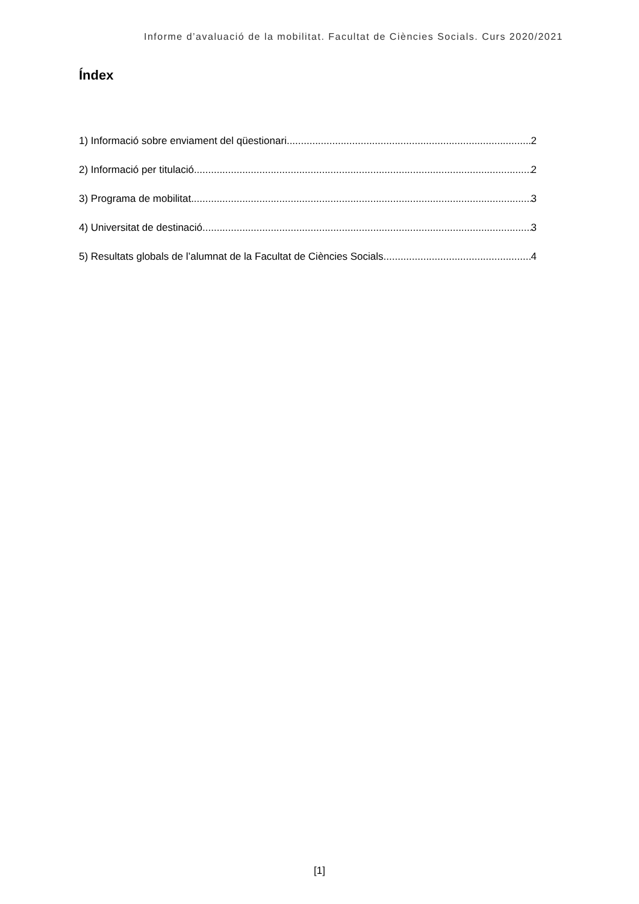Informe d’avaluació de la mobilitat. Facultat de Ciències Socials. Curs 2020/2021
Índex
1) Informació sobre enviament del qüestionari 2
2) Informació per titulació 2
3) Programa de mobilitat 3
4) Universitat de destinació 3
5) Resultats globals de l’alumnat de la Facultat de Ciències Socials 4
[1]